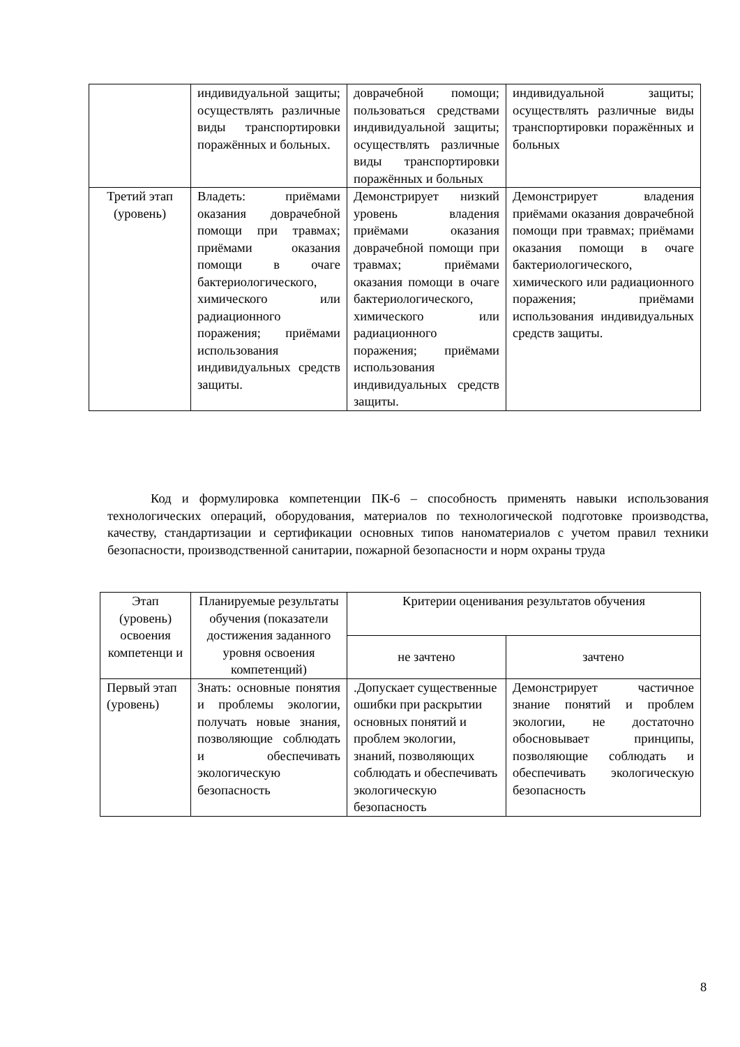| | индивидуальной защиты; осуществлять различные виды транспортировки поражённых и больных. | доврачебной помощи; пользоваться средствами индивидуальной защиты; осуществлять различные виды транспортировки поражённых и больных | индивидуальной защиты; осуществлять различные виды транспортировки поражённых и больных |
| Третий этап (уровень) | Владеть: приёмами оказания доврачебной помощи при травмах; приёмами оказания помощи в очаге бактериологического, химического или радиационного поражения; приёмами использования индивидуальных средств защиты. | Демонстрирует низкий уровень владения приёмами оказания доврачебной помощи при травмах; приёмами оказания помощи в очаге бактериологического, химического или радиационного поражения; приёмами использования индивидуальных средств защиты. | Демонстрирует владения приёмами оказания доврачебной помощи при травмах; приёмами оказания помощи в очаге бактериологического, химического или радиационного поражения; приёмами использования индивидуальных средств защиты. |
Код и формулировка компетенции ПК-6 – способность применять навыки использования технологических операций, оборудования, материалов по технологической подготовке производства, качеству, стандартизации и сертификации основных типов наноматериалов с учетом правил техники безопасности, производственной санитарии, пожарной безопасности и норм охраны труда
| Этап (уровень) освоения компетенци и | Планируемые результаты обучения (показатели достижения заданного уровня освоения компетенций) | Критерии оценивания результатов обучения | |
| --- | --- | --- | --- |
| | | не зачтено | зачтено |
| Первый этап (уровень) | Знать: основные понятия и проблемы экологии, получать новые знания, позволяющие соблюдать и обеспечивать экологическую безопасность | .Допускает существенные ошибки при раскрытии основных понятий и проблем экологии, знаний, позволяющих соблюдать и обеспечивать экологическую безопасность | Демонстрирует частичное знание понятий и проблем экологии, не достаточно обосновывает принципы, позволяющие соблюдать и обеспечивать экологическую безопасность |
8